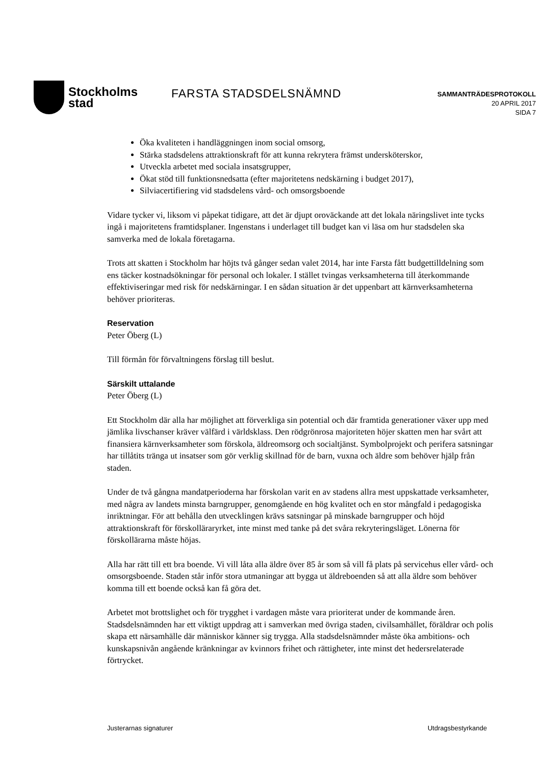Stockholms
stad
FARSTA STADSDELSNÄMND
SAMMANTRÄDESPROTOKOLL
20 APRIL 2017
SIDA 7
Öka kvaliteten i handläggningen inom social omsorg,
Stärka stadsdelens attraktionskraft för att kunna rekrytera främst undersköterskor,
Utveckla arbetet med sociala insatsgrupper,
Ökat stöd till funktionsnedsatta (efter majoritetens nedskärning i budget 2017),
Silviacertifiering vid stadsdelens vård- och omsorgsboende
Vidare tycker vi, liksom vi påpekat tidigare, att det är djupt oroväckande att det lokala näringslivet inte tycks ingå i majoritetens framtidsplaner. Ingenstans i underlaget till budget kan vi läsa om hur stadsdelen ska samverka med de lokala företagarna.
Trots att skatten i Stockholm har höjts två gånger sedan valet 2014, har inte Farsta fått budgettilldelning som ens täcker kostnadsökningar för personal och lokaler. I stället tvingas verksamheterna till återkommande effektiviseringar med risk för nedskärningar. I en sådan situation är det uppenbart att kärnverksamheterna behöver prioriteras.
Reservation
Peter Öberg (L)
Till förmån för förvaltningens förslag till beslut.
Särskilt uttalande
Peter Öberg (L)
Ett Stockholm där alla har möjlighet att förverkliga sin potential och där framtida generationer växer upp med jämlika livschanser kräver välfärd i världsklass. Den rödgrönrosa majoriteten höjer skatten men har svårt att finansiera kärnverksamheter som förskola, äldreomsorg och socialtjänst. Symbolprojekt och perifera satsningar har tillåtits tränga ut insatser som gör verklig skillnad för de barn, vuxna och äldre som behöver hjälp från staden.
Under de två gångna mandatperioderna har förskolan varit en av stadens allra mest uppskattade verksamheter, med några av landets minsta barngrupper, genomgående en hög kvalitet och en stor mångfald i pedagogiska inriktningar. För att behålla den utvecklingen krävs satsningar på minskade barngrupper och höjd attraktionskraft för förskolläraryrket, inte minst med tanke på det svåra rekryteringsläget. Lönerna för förskollärarna måste höjas.
Alla har rätt till ett bra boende. Vi vill låta alla äldre över 85 år som så vill få plats på servicehus eller vård- och omsorgsboende. Staden står inför stora utmaningar att bygga ut äldreboenden så att alla äldre som behöver komma till ett boende också kan få göra det.
Arbetet mot brottslighet och för trygghet i vardagen måste vara prioriterat under de kommande åren. Stadsdelsnämnden har ett viktigt uppdrag att i samverkan med övriga staden, civilsamhället, föräldrar och polis skapa ett närsamhälle där människor känner sig trygga. Alla stadsdelsnämnder måste öka ambitions- och kunskapsnivån angående kränkningar av kvinnors frihet och rättigheter, inte minst det hedersrelaterade förtrycket.
Justerarnas signaturer Utdragsbestyrkande